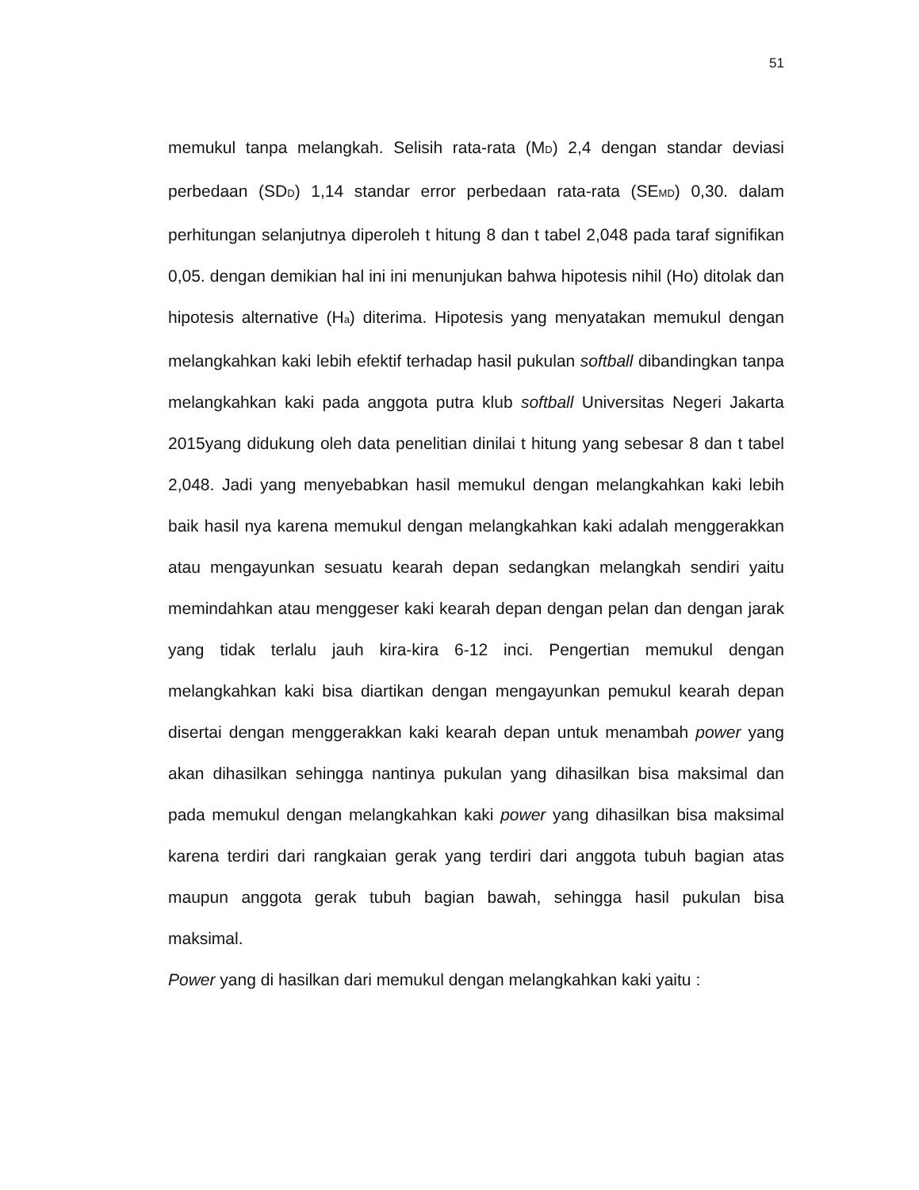51
memukul tanpa melangkah. Selisih rata-rata (M<sub>D</sub>) 2,4 dengan standar deviasi perbedaan (SD<sub>D</sub>) 1,14 standar error perbedaan rata-rata (SE<sub>MD</sub>) 0,30. dalam perhitungan selanjutnya diperoleh t hitung 8 dan t tabel 2,048 pada taraf signifikan 0,05. dengan demikian hal ini ini menunjukan bahwa hipotesis nihil (Ho) ditolak dan hipotesis alternative (H<sub>a</sub>) diterima. Hipotesis yang menyatakan memukul dengan melangkahkan kaki lebih efektif terhadap hasil pukulan softball dibandingkan tanpa melangkahkan kaki pada anggota putra klub softball Universitas Negeri Jakarta 2015yang didukung oleh data penelitian dinilai t hitung yang sebesar 8 dan t tabel 2,048. Jadi yang menyebabkan hasil memukul dengan melangkahkan kaki lebih baik hasil nya karena memukul dengan melangkahkan kaki adalah menggerakkan atau mengayunkan sesuatu kearah depan sedangkan melangkah sendiri yaitu memindahkan atau menggeser kaki kearah depan dengan pelan dan dengan jarak yang tidak terlalu jauh kira-kira 6-12 inci. Pengertian memukul dengan melangkahkan kaki bisa diartikan dengan mengayunkan pemukul kearah depan disertai dengan menggerakkan kaki kearah depan untuk menambah power yang akan dihasilkan sehingga nantinya pukulan yang dihasilkan bisa maksimal dan pada memukul dengan melangkahkan kaki power yang dihasilkan bisa maksimal karena terdiri dari rangkaian gerak yang terdiri dari anggota tubuh bagian atas maupun anggota gerak tubuh bagian bawah, sehingga hasil pukulan bisa maksimal.
Power yang di hasilkan dari memukul dengan melangkahkan kaki yaitu :